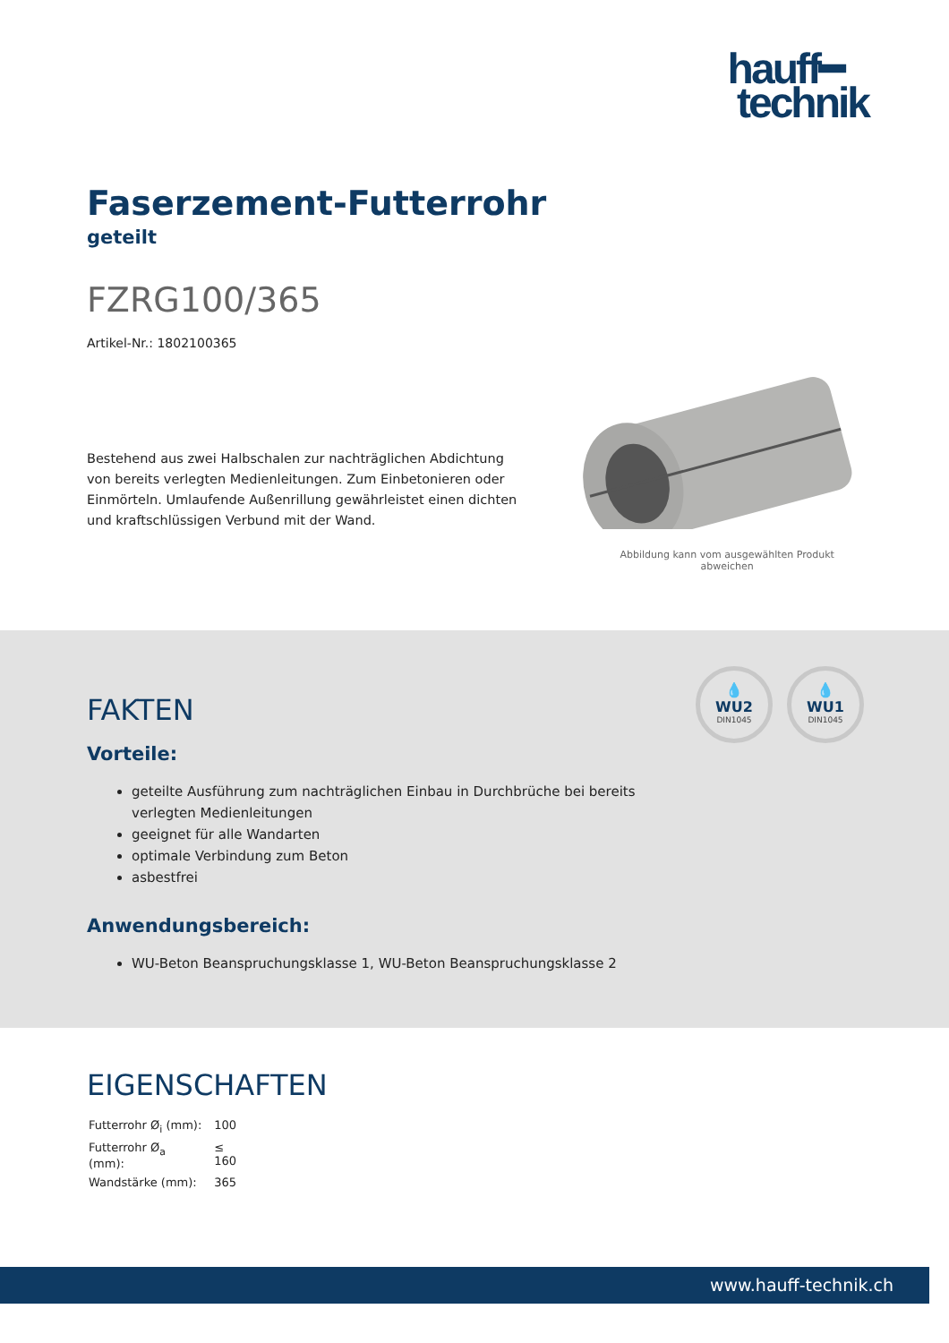hauff━
technik
Faserzement-Futterrohr
geteilt
FZRG100/365
Artikel-Nr.: 1802100365
Bestehend aus zwei Halbschalen zur nachträglichen Abdichtung von bereits verlegten Medienleitungen. Zum Einbetonieren oder Einmörteln. Umlaufende Außenrillung gewährleistet einen dichten und kraftschlüssigen Verbund mit der Wand.
Abbildung kann vom ausgewählten Produkt abweichen
💧
WU2
DIN1045
💧
WU1
DIN1045
FAKTEN
Vorteile:
geteilte Ausführung zum nachträglichen Einbau in Durchbrüche bei bereits verlegten Medienleitungen
geeignet für alle Wandarten
optimale Verbindung zum Beton
asbestfrei
Anwendungsbereich:
WU-Beton Beanspruchungsklasse 1, WU-Beton Beanspruchungsklasse 2
EIGENSCHAFTEN
| Futterrohr Ø<sub>i</sub> (mm): | 100 |
| Futterrohr Ø<sub>a</sub> (mm): | ≤ 160 |
| Wandstärke (mm): | 365 |
www.hauff-technik.ch